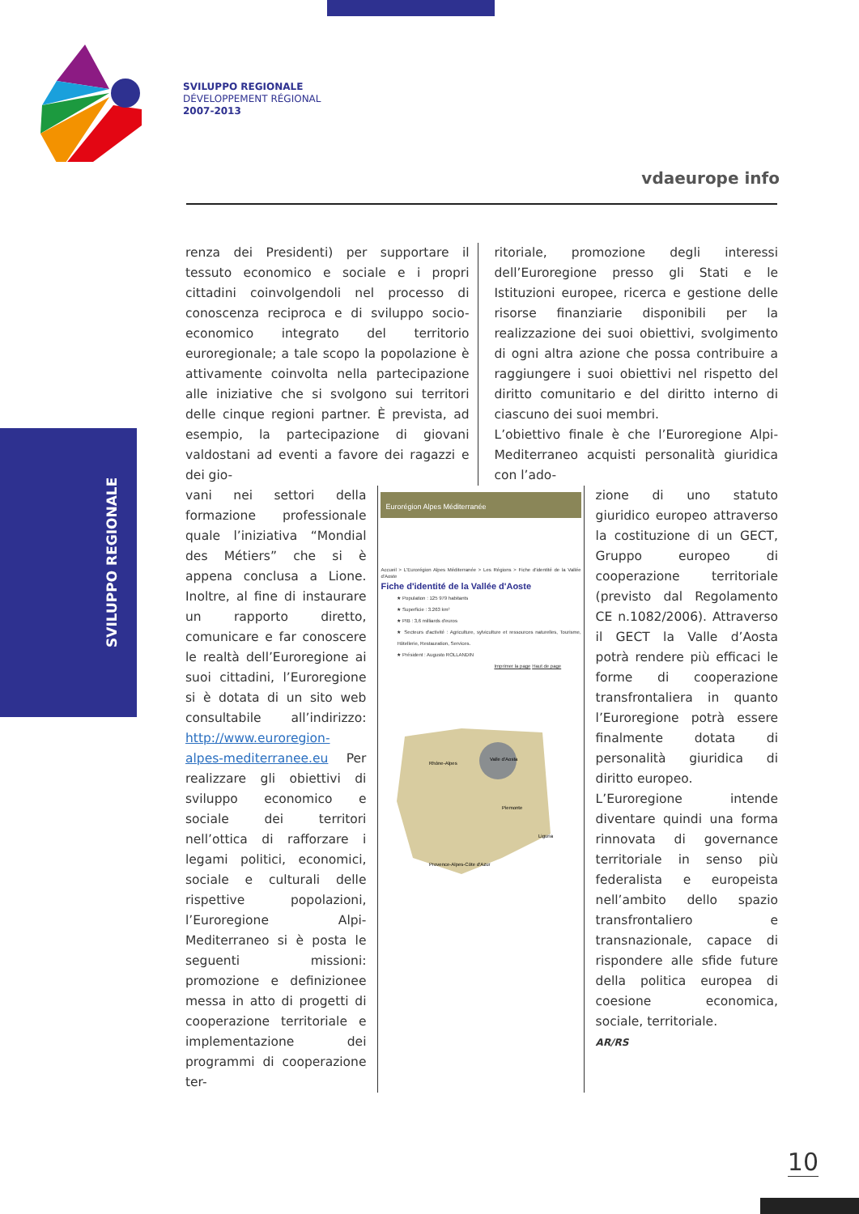SVILUPPO REGIONALE
DÉVELOPPEMENT RÉGIONAL
2007-2013
vdaeurope info
SVILUPPO REGIONALE
renza dei Presidenti) per supportare il tessuto economico e sociale e i propri cittadini coinvolgendoli nel processo di conoscenza reciproca e di sviluppo socio-economico integrato del territorio euroregionale; a tale scopo la popolazione è attivamente coinvolta nella partecipazione alle iniziative che si svolgono sui territori delle cinque regioni partner. È prevista, ad esempio, la partecipazione di giovani valdostani ad eventi a favore dei ragazzi e dei gio-
ritoriale, promozione degli interessi dell’Euroregione presso gli Stati e le Istituzioni europee, ricerca e gestione delle risorse finanziarie disponibili per la realizzazione dei suoi obiettivi, svolgimento di ogni altra azione che possa contribuire a raggiungere i suoi obiettivi nel rispetto del diritto comunitario e del diritto interno di ciascuno dei suoi membri.
L’obiettivo finale è che l’Euroregione Alpi-Mediterraneo acquisti personalità giuridica con l’ado-
vani nei settori della formazione professionale quale l’iniziativa “Mondial des Métiers” che si è appena conclusa a Lione. Inoltre, al fine di instaurare un rapporto diretto, comunicare e far conoscere le realtà dell’Euroregione ai suoi cittadini, l’Euroregione si è dotata di un sito web consultabile all’indirizzo: http://www.euroregion-alpes-mediterranee.eu Per realizzare gli obiettivi di sviluppo economico e sociale dei territori nell’ottica di rafforzare i legami politici, economici, sociale e culturali delle rispettive popolazioni, l’Euroregione Alpi-Mediterraneo si è posta le seguenti missioni: promozione e definizionee messa in atto di progetti di cooperazione territoriale e implementazione dei programmi di cooperazione ter-
Eurorégion Alpes Méditerranée
Accueil > L'Eurorégion Alpes Méditerranée > Les Régions > Fiche d'identité de la Vallée d'Aoste
Fiche d'identité de la Vallée d'Aoste
★ Population : 125 979 habitants
★ Superficie : 3.263 km²
★ PIB : 3,6 milliards d'euros
★ Secteurs d'activité : Agriculture, sylviculture et ressources naturelles, Tourisme, Hôtellerie, Restauration, Services.
★ Président : Augusto ROLLANDIN
Imprimer la page Haut de page
Rhône-Alpes
Piemonte
Provence-Alpes-Côte d'Azur
Valle d'Aosta
Liguria
zione di uno statuto giuridico europeo attraverso la costituzione di un GECT, Gruppo europeo di cooperazione territoriale (previsto dal Regolamento CE n.1082/2006). Attraverso il GECT la Valle d’Aosta potrà rendere più efficaci le forme di cooperazione transfrontaliera in quanto l’Euroregione potrà essere finalmente dotata di personalità giuridica di diritto europeo.
L’Euroregione intende diventare quindi una forma rinnovata di governance territoriale in senso più federalista e europeista nell’ambito dello spazio transfrontaliero e transnazionale, capace di rispondere alle sfide future della politica europea di coesione economica, sociale, territoriale.
AR/RS
10